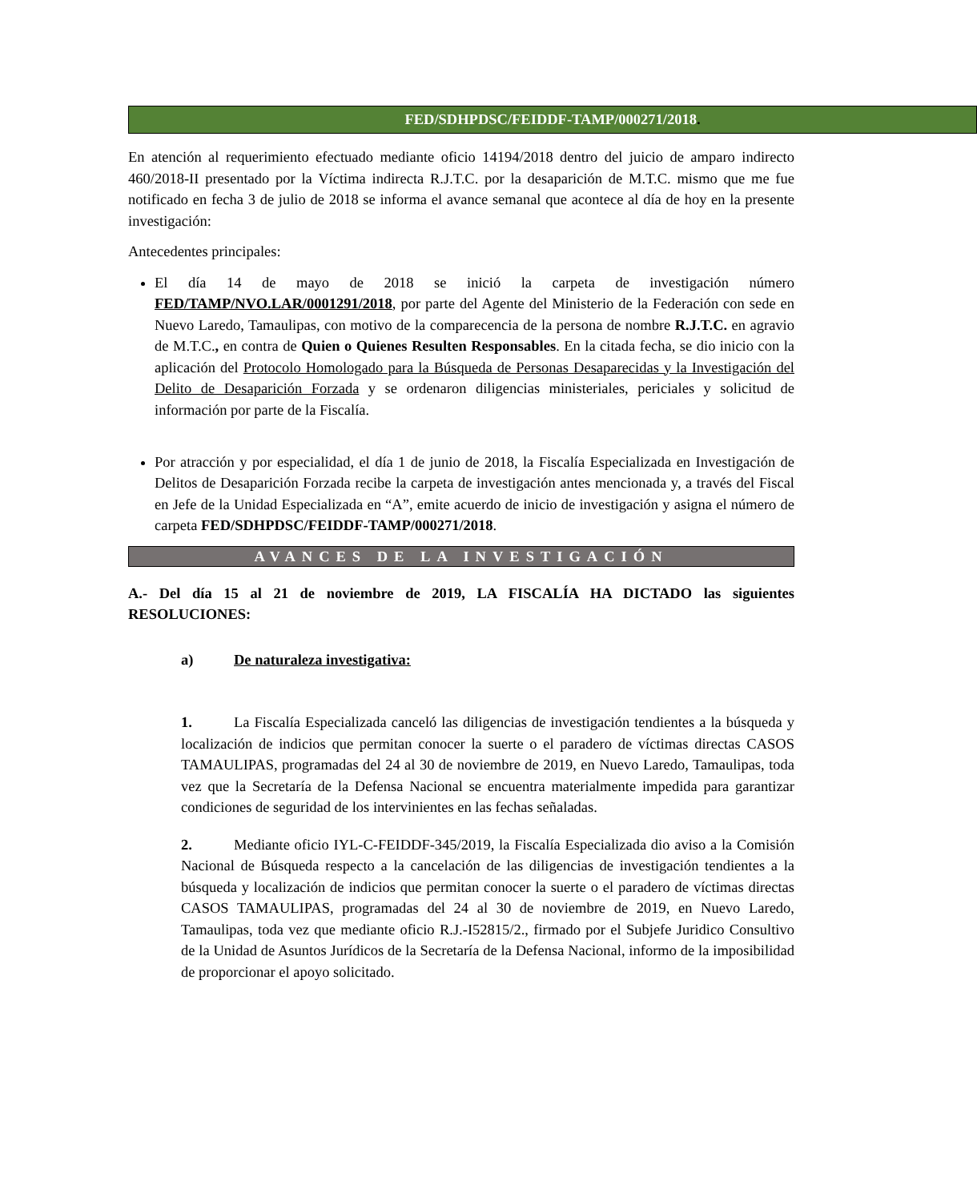FED/SDHPDSC/FEIDDF-TAMP/000271/2018.
En atención al requerimiento efectuado mediante oficio 14194/2018 dentro del juicio de amparo indirecto 460/2018-II presentado por la Víctima indirecta R.J.T.C. por la desaparición de M.T.C. mismo que me fue notificado en fecha 3 de julio de 2018 se informa el avance semanal que acontece al día de hoy en la presente investigación:
Antecedentes principales:
El día 14 de mayo de 2018 se inició la carpeta de investigación número FED/TAMP/NVO.LAR/0001291/2018, por parte del Agente del Ministerio de la Federación con sede en Nuevo Laredo, Tamaulipas, con motivo de la comparecencia de la persona de nombre R.J.T.C. en agravio de M.T.C., en contra de Quien o Quienes Resulten Responsables. En la citada fecha, se dio inicio con la aplicación del Protocolo Homologado para la Búsqueda de Personas Desaparecidas y la Investigación del Delito de Desaparición Forzada y se ordenaron diligencias ministeriales, periciales y solicitud de información por parte de la Fiscalía.
Por atracción y por especialidad, el día 1 de junio de 2018, la Fiscalía Especializada en Investigación de Delitos de Desaparición Forzada recibe la carpeta de investigación antes mencionada y, a través del Fiscal en Jefe de la Unidad Especializada en “A”, emite acuerdo de inicio de investigación y asigna el número de carpeta FED/SDHPDSC/FEIDDF-TAMP/000271/2018.
AVANCES DE LA INVESTIGACIÓN
A.- Del día 15 al 21 de noviembre de 2019, LA FISCALÍA HA DICTADO las siguientes RESOLUCIONES:
a) De naturaleza investigativa:
1. La Fiscalía Especializada canceló las diligencias de investigación tendientes a la búsqueda y localización de indicios que permitan conocer la suerte o el paradero de víctimas directas CASOS TAMAULIPAS, programadas del 24 al 30 de noviembre de 2019, en Nuevo Laredo, Tamaulipas, toda vez que la Secretaría de la Defensa Nacional se encuentra materialmente impedida para garantizar condiciones de seguridad de los intervinientes en las fechas señaladas.
2. Mediante oficio IYL-C-FEIDDF-345/2019, la Fiscalía Especializada dio aviso a la Comisión Nacional de Búsqueda respecto a la cancelación de las diligencias de investigación tendientes a la búsqueda y localización de indicios que permitan conocer la suerte o el paradero de víctimas directas CASOS TAMAULIPAS, programadas del 24 al 30 de noviembre de 2019, en Nuevo Laredo, Tamaulipas, toda vez que mediante oficio R.J.-I52815/2., firmado por el Subjefe Juridico Consultivo de la Unidad de Asuntos Jurídicos de la Secretaría de la Defensa Nacional, informo de la imposibilidad de proporcionar el apoyo solicitado.